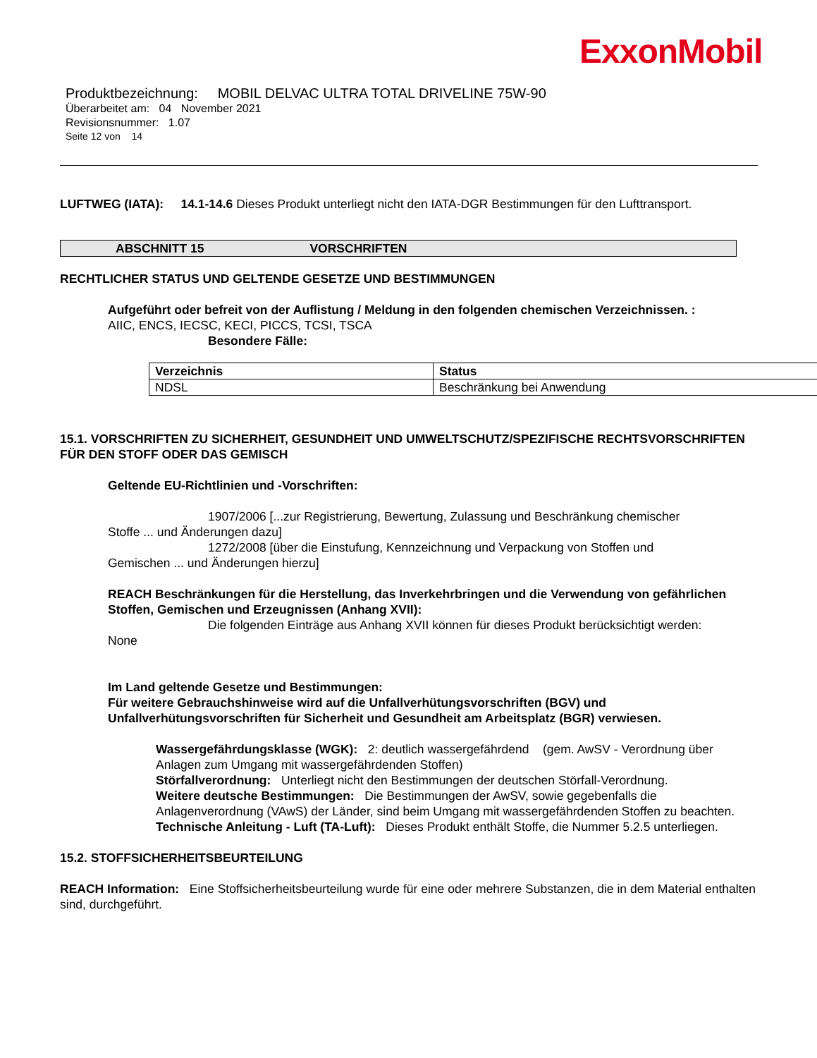ExxonMobil
Produktbezeichnung: MOBIL DELVAC ULTRA TOTAL DRIVELINE 75W-90
Überarbeitet am: 04 November 2021
Revisionsnummer: 1.07
Seite 12 von 14
LUFTWEG (IATA): 14.1-14.6 Dieses Produkt unterliegt nicht den IATA-DGR Bestimmungen für den Lufttransport.
ABSCHNITT 15 VORSCHRIFTEN
RECHTLICHER STATUS UND GELTENDE GESETZE UND BESTIMMUNGEN
Aufgeführt oder befreit von der Auflistung / Meldung in den folgenden chemischen Verzeichnissen. :
AIIC, ENCS, IECSC, KECI, PICCS, TCSI, TSCA
Besondere Fälle:
| Verzeichnis | Status |
| --- | --- |
| NDSL | Beschränkung bei Anwendung |
15.1. VORSCHRIFTEN ZU SICHERHEIT, GESUNDHEIT UND UMWELTSCHUTZ/SPEZIFISCHE RECHTSVORSCHRIFTEN FÜR DEN STOFF ODER DAS GEMISCH
Geltende EU-Richtlinien und -Vorschriften:
1907/2006 [...zur Registrierung, Bewertung, Zulassung und Beschränkung chemischer
Stoffe ... und Änderungen dazu]
1272/2008 [über die Einstufung, Kennzeichnung und Verpackung von Stoffen und
Gemischen ... und Änderungen hierzu]
REACH Beschränkungen für die Herstellung, das Inverkehrbringen und die Verwendung von gefährlichen Stoffen, Gemischen und Erzeugnissen (Anhang XVII):
Die folgenden Einträge aus Anhang XVII können für dieses Produkt berücksichtigt werden:
None
Im Land geltende Gesetze und Bestimmungen:
Für weitere Gebrauchshinweise wird auf die Unfallverhütungsvorschriften (BGV) und Unfallverhütungsvorschriften für Sicherheit und Gesundheit am Arbeitsplatz (BGR) verwiesen.
Wassergefährdungsklasse (WGK): 2: deutlich wassergefährdend (gem. AwSV - Verordnung über Anlagen zum Umgang mit wassergefährdenden Stoffen)
Störfallverordnung: Unterliegt nicht den Bestimmungen der deutschen Störfall-Verordnung.
Weitere deutsche Bestimmungen: Die Bestimmungen der AwSV, sowie gegebenfalls die Anlagenverordnung (VAwS) der Länder, sind beim Umgang mit wassergefährdenden Stoffen zu beachten.
Technische Anleitung - Luft (TA-Luft): Dieses Produkt enthält Stoffe, die Nummer 5.2.5 unterliegen.
15.2. STOFFSICHERHEITSBEURTEILUNG
REACH Information: Eine Stoffsicherheitsbeurteilung wurde für eine oder mehrere Substanzen, die in dem Material enthalten sind, durchgeführt.